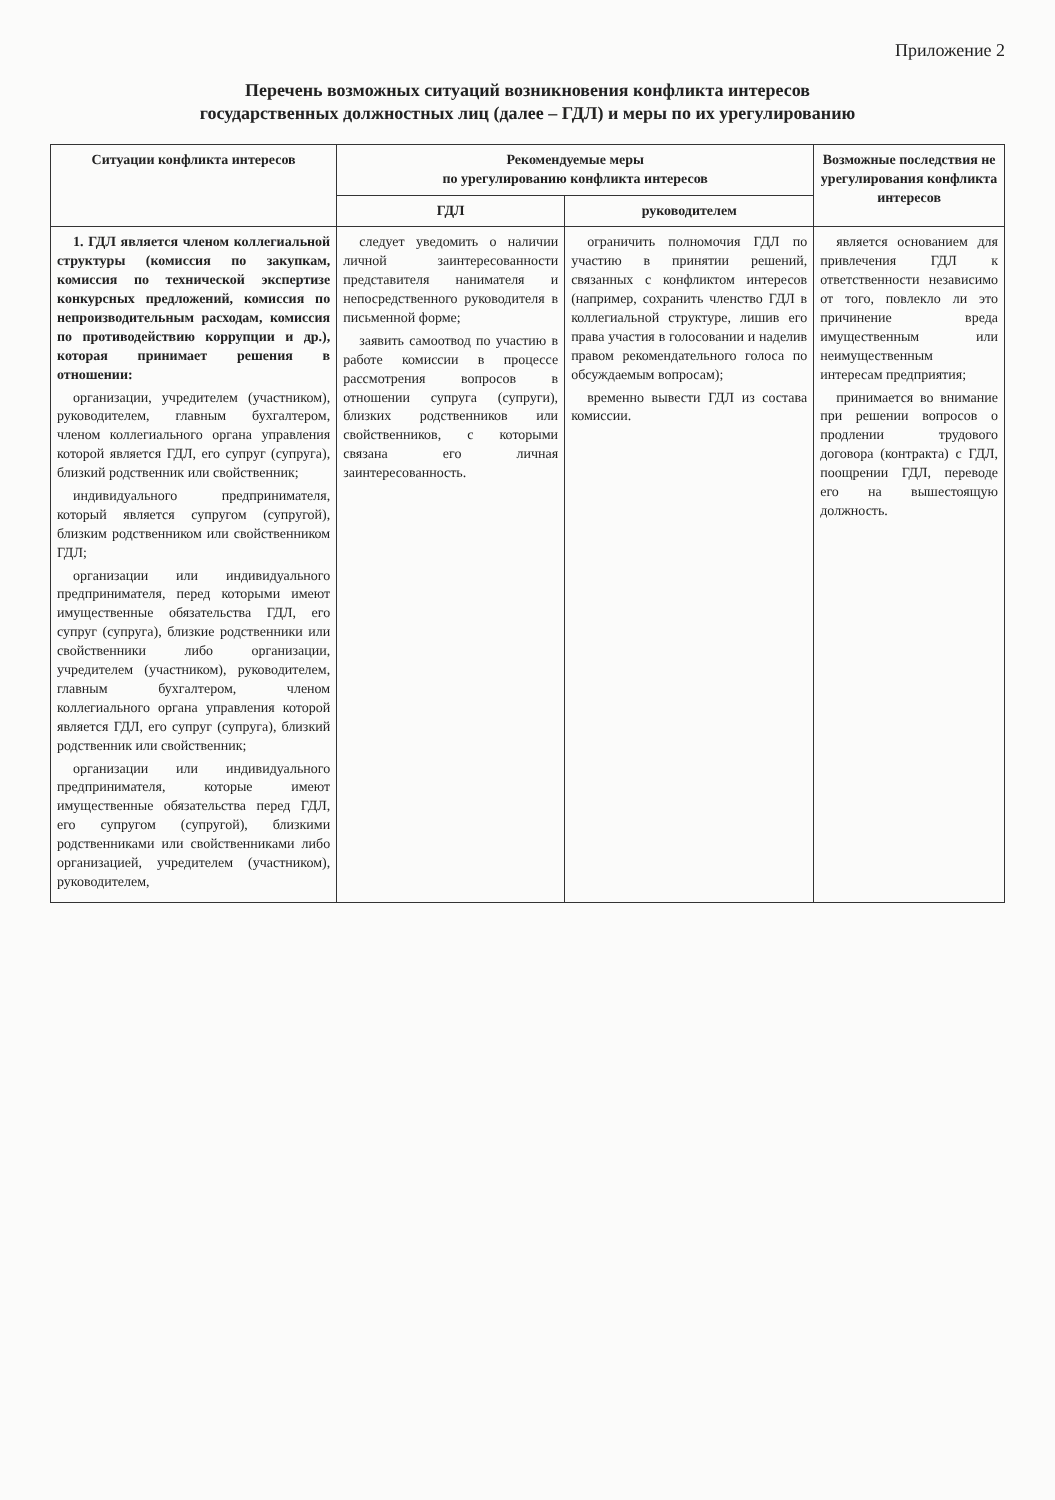Приложение 2
Перечень возможных ситуаций возникновения конфликта интересов
государственных должностных лиц (далее – ГДЛ) и меры по их урегулированию
| Ситуации конфликта интересов | Рекомендуемые меры по урегулированию конфликта интересов | | Возможные последствия не урегулирования конфликта интересов |
| --- | --- | --- | --- |
| | ГДЛ | руководителем | |
| 1. ГДЛ является членом коллегиальной структуры (комиссия по закупкам, комиссия по технической экспертизе конкурсных предложений, комиссия по непроизводительным расходам, комиссия по противодействию коррупции и др.), которая принимает решения в отношении: организации, учредителем (участником), руководителем, главным бухгалтером, членом коллегиального органа управления которой является ГДЛ, его супруг (супруга), близкий родственник или свойственник; индивидуального предпринимателя, который является супругом (супругой), близким родственником или свойственником ГДЛ; организации или индивидуального предпринимателя, перед которыми имеют имущественные обязательства ГДЛ, его супруг (супруга), близкие родственники или свойственники либо организации, учредителем (участником), руководителем, главным бухгалтером, членом коллегиального органа управления которой является ГДЛ, его супруг (супруга), близкий родственник или свойственник; организации или индивидуального предпринимателя, которые имеют имущественные обязательства перед ГДЛ, его супругом (супругой), близкими родственниками или свойственниками либо организацией, учредителем (участником), руководителем, | следует уведомить о наличии личной заинтересованности представителя нанимателя и непосредственного руководителя в письменной форме; заявить самоотвод по участию в работе комиссии в процессе рассмотрения вопросов в отношении супруга (супруги), близких родственников или свойственников, с которыми связана его личная заинтересованность. | ограничить полномочия ГДЛ по участию в принятии решений, связанных с конфликтом интересов (например, сохранить членство ГДЛ в коллегиальной структуре, лишив его права участия в голосовании и наделив правом рекомендательного голоса по обсуждаемым вопросам); временно вывести ГДЛ из состава комиссии. | является основанием для привлечения ГДЛ к ответственности независимо от того, повлекло ли это причинение вреда имущественным или неимущественным интересам предприятия; принимается во внимание при решении вопросов о продлении трудового договора (контракта) с ГДЛ, поощрении ГДЛ, переводе его на вышестоящую должность. |